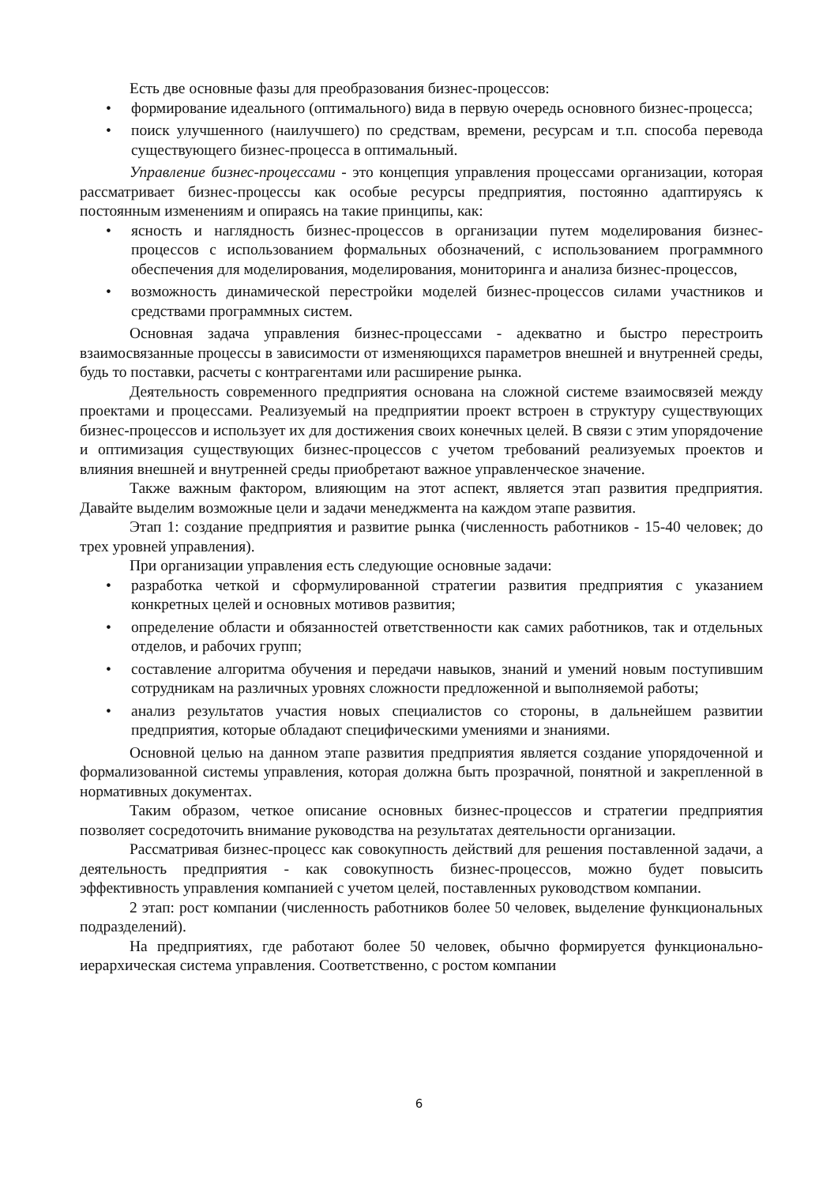Есть две основные фазы для преобразования бизнес-процессов:
• формирование идеального (оптимального) вида в первую очередь основного бизнес-процесса;
• поиск улучшенного (наилучшего) по средствам, времени, ресурсам и т.п. способа перевода существующего бизнес-процесса в оптимальный.
Управление бизнес-процессами - это концепция управления процессами организации, которая рассматривает бизнес-процессы как особые ресурсы предприятия, постоянно адаптируясь к постоянным изменениям и опираясь на такие принципы, как:
• ясность и наглядность бизнес-процессов в организации путем моделирования бизнес-процессов с использованием формальных обозначений, с использованием программного обеспечения для моделирования, моделирования, мониторинга и анализа бизнес-процессов,
• возможность динамической перестройки моделей бизнес-процессов силами участников и средствами программных систем.
Основная задача управления бизнес-процессами - адекватно и быстро перестроить взаимосвязанные процессы в зависимости от изменяющихся параметров внешней и внутренней среды, будь то поставки, расчеты с контрагентами или расширение рынка.
Деятельность современного предприятия основана на сложной системе взаимосвязей между проектами и процессами. Реализуемый на предприятии проект встроен в структуру существующих бизнес-процессов и использует их для достижения своих конечных целей. В связи с этим упорядочение и оптимизация существующих бизнес-процессов с учетом требований реализуемых проектов и влияния внешней и внутренней среды приобретают важное управленческое значение.
Также важным фактором, влияющим на этот аспект, является этап развития предприятия. Давайте выделим возможные цели и задачи менеджмента на каждом этапе развития.
Этап 1: создание предприятия и развитие рынка (численность работников - 15-40 человек; до трех уровней управления).
При организации управления есть следующие основные задачи:
• разработка четкой и сформулированной стратегии развития предприятия с указанием конкретных целей и основных мотивов развития;
• определение области и обязанностей ответственности как самих работников, так и отдельных отделов, и рабочих групп;
• составление алгоритма обучения и передачи навыков, знаний и умений новым поступившим сотрудникам на различных уровнях сложности предложенной и выполняемой работы;
• анализ результатов участия новых специалистов со стороны, в дальнейшем развитии предприятия, которые обладают специфическими умениями и знаниями.
Основной целью на данном этапе развития предприятия является создание упорядоченной и формализованной системы управления, которая должна быть прозрачной, понятной и закрепленной в нормативных документах.
Таким образом, четкое описание основных бизнес-процессов и стратегии предприятия позволяет сосредоточить внимание руководства на результатах деятельности организации.
Рассматривая бизнес-процесс как совокупность действий для решения поставленной задачи, а деятельность предприятия - как совокупность бизнес-процессов, можно будет повысить эффективность управления компанией с учетом целей, поставленных руководством компании.
2 этап: рост компании (численность работников более 50 человек, выделение функциональных подразделений).
На предприятиях, где работают более 50 человек, обычно формируется функционально-иерархическая система управления. Соответственно, с ростом компании
6